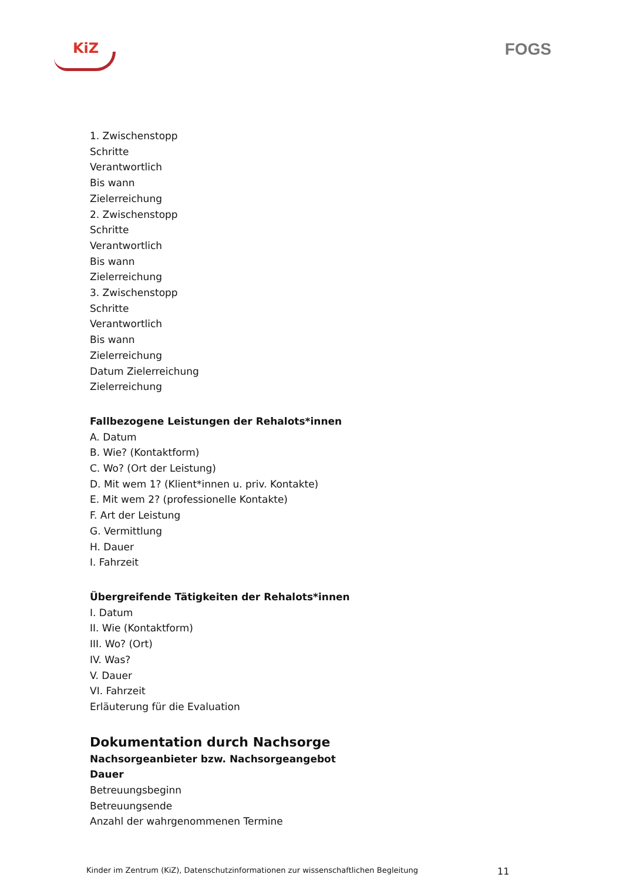KiZ
FOGS
1. Zwischenstopp
Schritte
Verantwortlich
Bis wann
Zielerreichung
2. Zwischenstopp
Schritte
Verantwortlich
Bis wann
Zielerreichung
3. Zwischenstopp
Schritte
Verantwortlich
Bis wann
Zielerreichung
Datum Zielerreichung
Zielerreichung
Fallbezogene Leistungen der Rehalots*innen
A. Datum
B. Wie? (Kontaktform)
C. Wo? (Ort der Leistung)
D. Mit wem 1? (Klient*innen u. priv. Kontakte)
E. Mit wem 2? (professionelle Kontakte)
F. Art der Leistung
G. Vermittlung
H. Dauer
I. Fahrzeit
Übergreifende Tätigkeiten der Rehalots*innen
I. Datum
II. Wie (Kontaktform)
III. Wo? (Ort)
IV. Was?
V. Dauer
VI. Fahrzeit
Erläuterung für die Evaluation
Dokumentation durch Nachsorge
Nachsorgeanbieter bzw. Nachsorgeangebot
Dauer
Betreuungsbeginn
Betreuungsende
Anzahl der wahrgenommenen Termine
Kinder im Zentrum (KiZ), Datenschutzinformationen zur wissenschaftlichen Begleitung 11